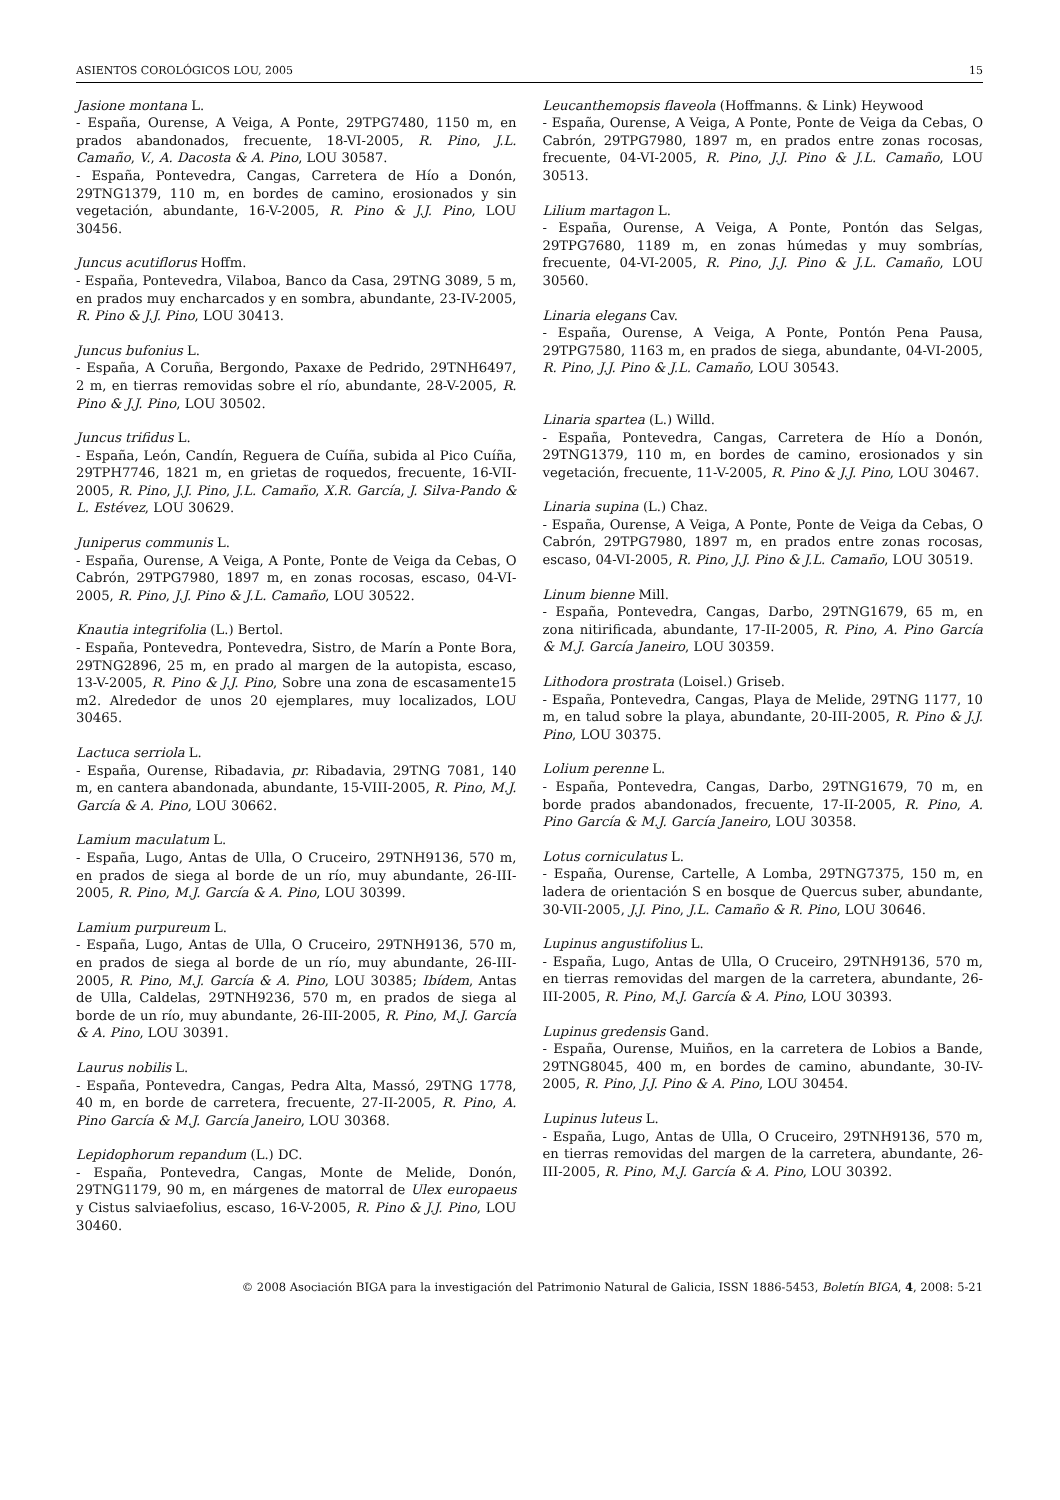ASIENTOS COROLÓGICOS LOU, 2005 15
Jasione montana L.
- España, Ourense, A Veiga, A Ponte, 29TPG7480, 1150 m, en prados abandonados, frecuente, 18-VI-2005, R. Pino, J.L. Camaño, V., A. Dacosta & A. Pino, LOU 30587.
- España, Pontevedra, Cangas, Carretera de Hío a Donón, 29TNG1379, 110 m, en bordes de camino, erosionados y sin vegetación, abundante, 16-V-2005, R. Pino & J.J. Pino, LOU 30456.
Juncus acutiflorus Hoffm.
- España, Pontevedra, Vilaboa, Banco da Casa, 29TNG 3089, 5 m, en prados muy encharcados y en sombra, abundante, 23-IV-2005, R. Pino & J.J. Pino, LOU 30413.
Juncus bufonius L.
- España, A Coruña, Bergondo, Paxaxe de Pedrido, 29TNH6497, 2 m, en tierras removidas sobre el río, abundante, 28-V-2005, R. Pino & J.J. Pino, LOU 30502.
Juncus trifidus L.
- España, León, Candín, Reguera de Cuíña, subida al Pico Cuíña, 29TPH7746, 1821 m, en grietas de roquedos, frecuente, 16-VII-2005, R. Pino, J.J. Pino, J.L. Camaño, X.R. García, J. Silva-Pando & L. Estévez, LOU 30629.
Juniperus communis L.
- España, Ourense, A Veiga, A Ponte, Ponte de Veiga da Cebas, O Cabrón, 29TPG7980, 1897 m, en zonas rocosas, escaso, 04-VI-2005, R. Pino, J.J. Pino & J.L. Camaño, LOU 30522.
Knautia integrifolia (L.) Bertol.
- España, Pontevedra, Pontevedra, Sistro, de Marín a Ponte Bora, 29TNG2896, 25 m, en prado al margen de la autopista, escaso, 13-V-2005, R. Pino & J.J. Pino, Sobre una zona de escasamente15 m2. Alrededor de unos 20 ejemplares, muy localizados, LOU 30465.
Lactuca serriola L.
- España, Ourense, Ribadavia, pr. Ribadavia, 29TNG 7081, 140 m, en cantera abandonada, abundante, 15-VIII-2005, R. Pino, M.J. García & A. Pino, LOU 30662.
Lamium maculatum L.
- España, Lugo, Antas de Ulla, O Cruceiro, 29TNH9136, 570 m, en prados de siega al borde de un río, muy abundante, 26-III-2005, R. Pino, M.J. García & A. Pino, LOU 30399.
Lamium purpureum L.
- España, Lugo, Antas de Ulla, O Cruceiro, 29TNH9136, 570 m, en prados de siega al borde de un río, muy abundante, 26-III-2005, R. Pino, M.J. García & A. Pino, LOU 30385; Ibídem, Antas de Ulla, Caldelas, 29TNH9236, 570 m, en prados de siega al borde de un río, muy abundante, 26-III-2005, R. Pino, M.J. García & A. Pino, LOU 30391.
Laurus nobilis L.
- España, Pontevedra, Cangas, Pedra Alta, Massó, 29TNG 1778, 40 m, en borde de carretera, frecuente, 27-II-2005, R. Pino, A. Pino García & M.J. García Janeiro, LOU 30368.
Lepidophorum repandum (L.) DC.
- España, Pontevedra, Cangas, Monte de Melide, Donón, 29TNG1179, 90 m, en márgenes de matorral de Ulex europaeus y Cistus salviaefolius, escaso, 16-V-2005, R. Pino & J.J. Pino, LOU 30460.
Leucanthemopsis flaveola (Hoffmanns. & Link) Heywood
- España, Ourense, A Veiga, A Ponte, Ponte de Veiga da Cebas, O Cabrón, 29TPG7980, 1897 m, en prados entre zonas rocosas, frecuente, 04-VI-2005, R. Pino, J.J. Pino & J.L. Camaño, LOU 30513.
Lilium martagon L.
- España, Ourense, A Veiga, A Ponte, Pontón das Selgas, 29TPG7680, 1189 m, en zonas húmedas y muy sombrías, frecuente, 04-VI-2005, R. Pino, J.J. Pino & J.L. Camaño, LOU 30560.
Linaria elegans Cav.
- España, Ourense, A Veiga, A Ponte, Pontón Pena Pausa, 29TPG7580, 1163 m, en prados de siega, abundante, 04-VI-2005, R. Pino, J.J. Pino & J.L. Camaño, LOU 30543.
Linaria spartea (L.) Willd.
- España, Pontevedra, Cangas, Carretera de Hío a Donón, 29TNG1379, 110 m, en bordes de camino, erosionados y sin vegetación, frecuente, 11-V-2005, R. Pino & J.J. Pino, LOU 30467.
Linaria supina (L.) Chaz.
- España, Ourense, A Veiga, A Ponte, Ponte de Veiga da Cebas, O Cabrón, 29TPG7980, 1897 m, en prados entre zonas rocosas, escaso, 04-VI-2005, R. Pino, J.J. Pino & J.L. Camaño, LOU 30519.
Linum bienne Mill.
- España, Pontevedra, Cangas, Darbo, 29TNG1679, 65 m, en zona nitirificada, abundante, 17-II-2005, R. Pino, A. Pino García & M.J. García Janeiro, LOU 30359.
Lithodora prostrata (Loisel.) Griseb.
- España, Pontevedra, Cangas, Playa de Melide, 29TNG 1177, 10 m, en talud sobre la playa, abundante, 20-III-2005, R. Pino & J.J. Pino, LOU 30375.
Lolium perenne L.
- España, Pontevedra, Cangas, Darbo, 29TNG1679, 70 m, en borde prados abandonados, frecuente, 17-II-2005, R. Pino, A. Pino García & M.J. García Janeiro, LOU 30358.
Lotus corniculatus L.
- España, Ourense, Cartelle, A Lomba, 29TNG7375, 150 m, en ladera de orientación S en bosque de Quercus suber, abundante, 30-VII-2005, J.J. Pino, J.L. Camaño & R. Pino, LOU 30646.
Lupinus angustifolius L.
- España, Lugo, Antas de Ulla, O Cruceiro, 29TNH9136, 570 m, en tierras removidas del margen de la carretera, abundante, 26-III-2005, R. Pino, M.J. García & A. Pino, LOU 30393.
Lupinus gredensis Gand.
- España, Ourense, Muiños, en la carretera de Lobios a Bande, 29TNG8045, 400 m, en bordes de camino, abundante, 30-IV-2005, R. Pino, J.J. Pino & A. Pino, LOU 30454.
Lupinus luteus L.
- España, Lugo, Antas de Ulla, O Cruceiro, 29TNH9136, 570 m, en tierras removidas del margen de la carretera, abundante, 26-III-2005, R. Pino, M.J. García & A. Pino, LOU 30392.
© 2008 Asociación BIGA para la investigación del Patrimonio Natural de Galicia, ISSN 1886-5453, Boletín BIGA, 4, 2008: 5-21